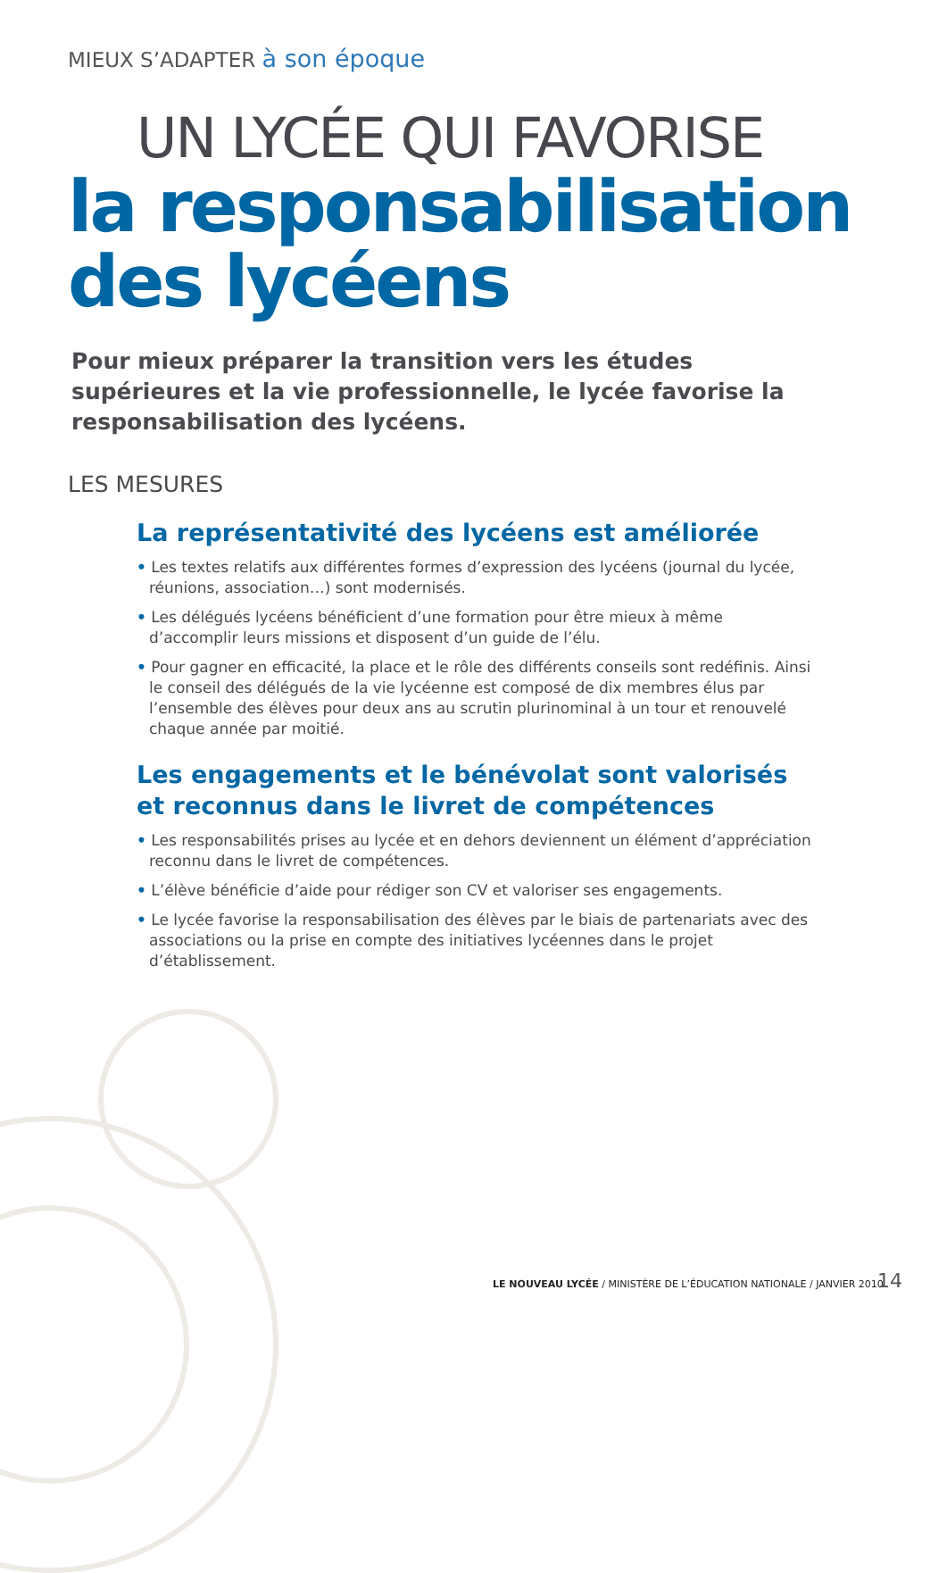MIEUX S’ADAPTER à son époque
UN LYCÉE QUI FAVORISE
la responsabilisation
des lycéens
Pour mieux préparer la transition vers les études supérieures et la vie professionnelle, le lycée favorise la responsabilisation des lycéens.
LES MESURES
La représentativité des lycéens est améliorée
• Les textes relatifs aux différentes formes d’expression des lycéens (journal du lycée, réunions, association…) sont modernisés.
• Les délégués lycéens bénéficient d’une formation pour être mieux à même d’accomplir leurs missions et disposent d’un guide de l’élu.
• Pour gagner en efficacité, la place et le rôle des différents conseils sont redéfinis. Ainsi le conseil des délégués de la vie lycéenne est composé de dix membres élus par l’ensemble des élèves pour deux ans au scrutin plurinominal à un tour et renouvelé chaque année par moitié.
Les engagements et le bénévolat sont valorisés
et reconnus dans le livret de compétences
• Les responsabilités prises au lycée et en dehors deviennent un élément d’appréciation reconnu dans le livret de compétences.
• L’élève bénéficie d’aide pour rédiger son CV et valoriser ses engagements.
• Le lycée favorise la responsabilisation des élèves par le biais de partenariats avec des associations ou la prise en compte des initiatives lycéennes dans le projet d’établissement.
LE NOUVEAU LYCÉE / MINISTÈRE DE L’ÉDUCATION NATIONALE / JANVIER 2010
14